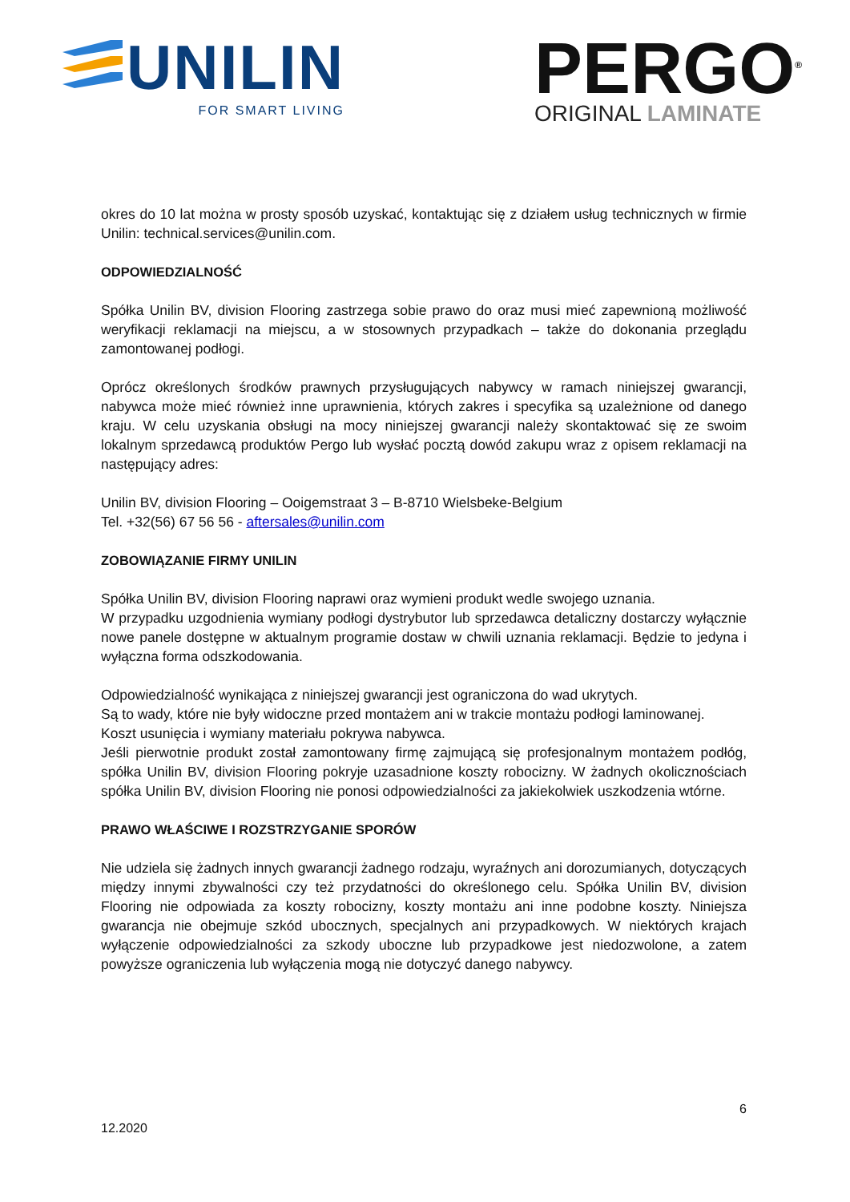UNILIN
FOR SMART LIVING
PERGO<sup>®</sup>
ORIGINAL LAMINATE
okres do 10 lat można w prosty sposób uzyskać, kontaktując się z działem usług technicznych w firmie Unilin: technical.services@unilin.com.
ODPOWIEDZIALNOŚĆ
Spółka Unilin BV, division Flooring zastrzega sobie prawo do oraz musi mieć zapewnioną możliwość weryfikacji reklamacji na miejscu, a w stosownych przypadkach – także do dokonania przeglądu zamontowanej podłogi.
Oprócz określonych środków prawnych przysługujących nabywcy w ramach niniejszej gwarancji, nabywca może mieć również inne uprawnienia, których zakres i specyfika są uzależnione od danego kraju. W celu uzyskania obsługi na mocy niniejszej gwarancji należy skontaktować się ze swoim lokalnym sprzedawcą produktów Pergo lub wysłać pocztą dowód zakupu wraz z opisem reklamacji na następujący adres:
Unilin BV, division Flooring – Ooigemstraat 3 – B-8710 Wielsbeke-Belgium
Tel. +32(56) 67 56 56 - aftersales@unilin.com
ZOBOWIĄZANIE FIRMY UNILIN
Spółka Unilin BV, division Flooring naprawi oraz wymieni produkt wedle swojego uznania.
W przypadku uzgodnienia wymiany podłogi dystrybutor lub sprzedawca detaliczny dostarczy wyłącznie nowe panele dostępne w aktualnym programie dostaw w chwili uznania reklamacji. Będzie to jedyna i wyłączna forma odszkodowania.
Odpowiedzialność wynikająca z niniejszej gwarancji jest ograniczona do wad ukrytych.
Są to wady, które nie były widoczne przed montażem ani w trakcie montażu podłogi laminowanej.
Koszt usunięcia i wymiany materiału pokrywa nabywca.
Jeśli pierwotnie produkt został zamontowany firmę zajmującą się profesjonalnym montażem podłóg, spółka Unilin BV, division Flooring pokryje uzasadnione koszty robocizny. W żadnych okolicznościach spółka Unilin BV, division Flooring nie ponosi odpowiedzialności za jakiekolwiek uszkodzenia wtórne.
PRAWO WŁAŚCIWE I ROZSTRZYGANIE SPORÓW
Nie udziela się żadnych innych gwarancji żadnego rodzaju, wyraźnych ani dorozumianych, dotyczących między innymi zbywalności czy też przydatności do określonego celu. Spółka Unilin BV, division Flooring nie odpowiada za koszty robocizny, koszty montażu ani inne podobne koszty. Niniejsza gwarancja nie obejmuje szkód ubocznych, specjalnych ani przypadkowych. W niektórych krajach wyłączenie odpowiedzialności za szkody uboczne lub przypadkowe jest niedozwolone, a zatem powyższe ograniczenia lub wyłączenia mogą nie dotyczyć danego nabywcy.
6
12.2020